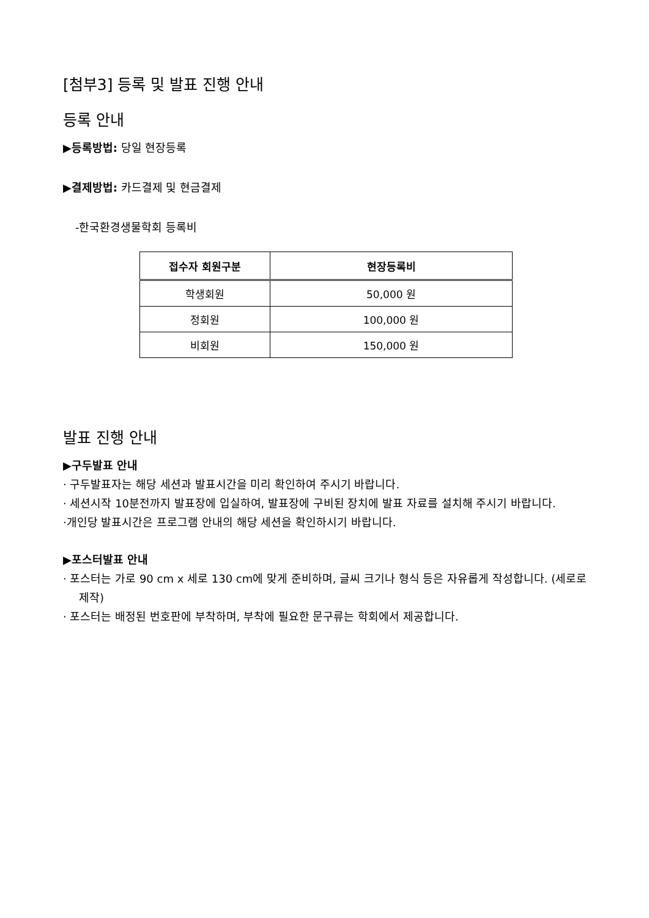[첨부3] 등록 및 발표 진행 안내
등록 안내
▶등록방법: 당일 현장등록
▶결제방법: 카드결제 및 현금결제
-한국환경생물학회 등록비
| 접수자 회원구분 | 현장등록비 |
| --- | --- |
| 학생회원 | 50,000 원 |
| 정회원 | 100,000 원 |
| 비회원 | 150,000 원 |
발표 진행 안내
▶구두발표 안내
· 구두발표자는 해당 세션과 발표시간을 미리 확인하여 주시기 바랍니다.
· 세션시작 10분전까지 발표장에 입실하여, 발표장에 구비된 장치에 발표 자료를 설치해 주시기 바랍니다.
·개인당 발표시간은 프로그램 안내의 해당 세션을 확인하시기 바랍니다.
▶포스터발표 안내
· 포스터는 가로 90 cm x 세로 130 cm에 맞게 준비하며, 글씨 크기나 형식 등은 자유롭게 작성합니다. (세로로 제작)
· 포스터는 배정된 번호판에 부착하며, 부착에 필요한 문구류는 학회에서 제공합니다.